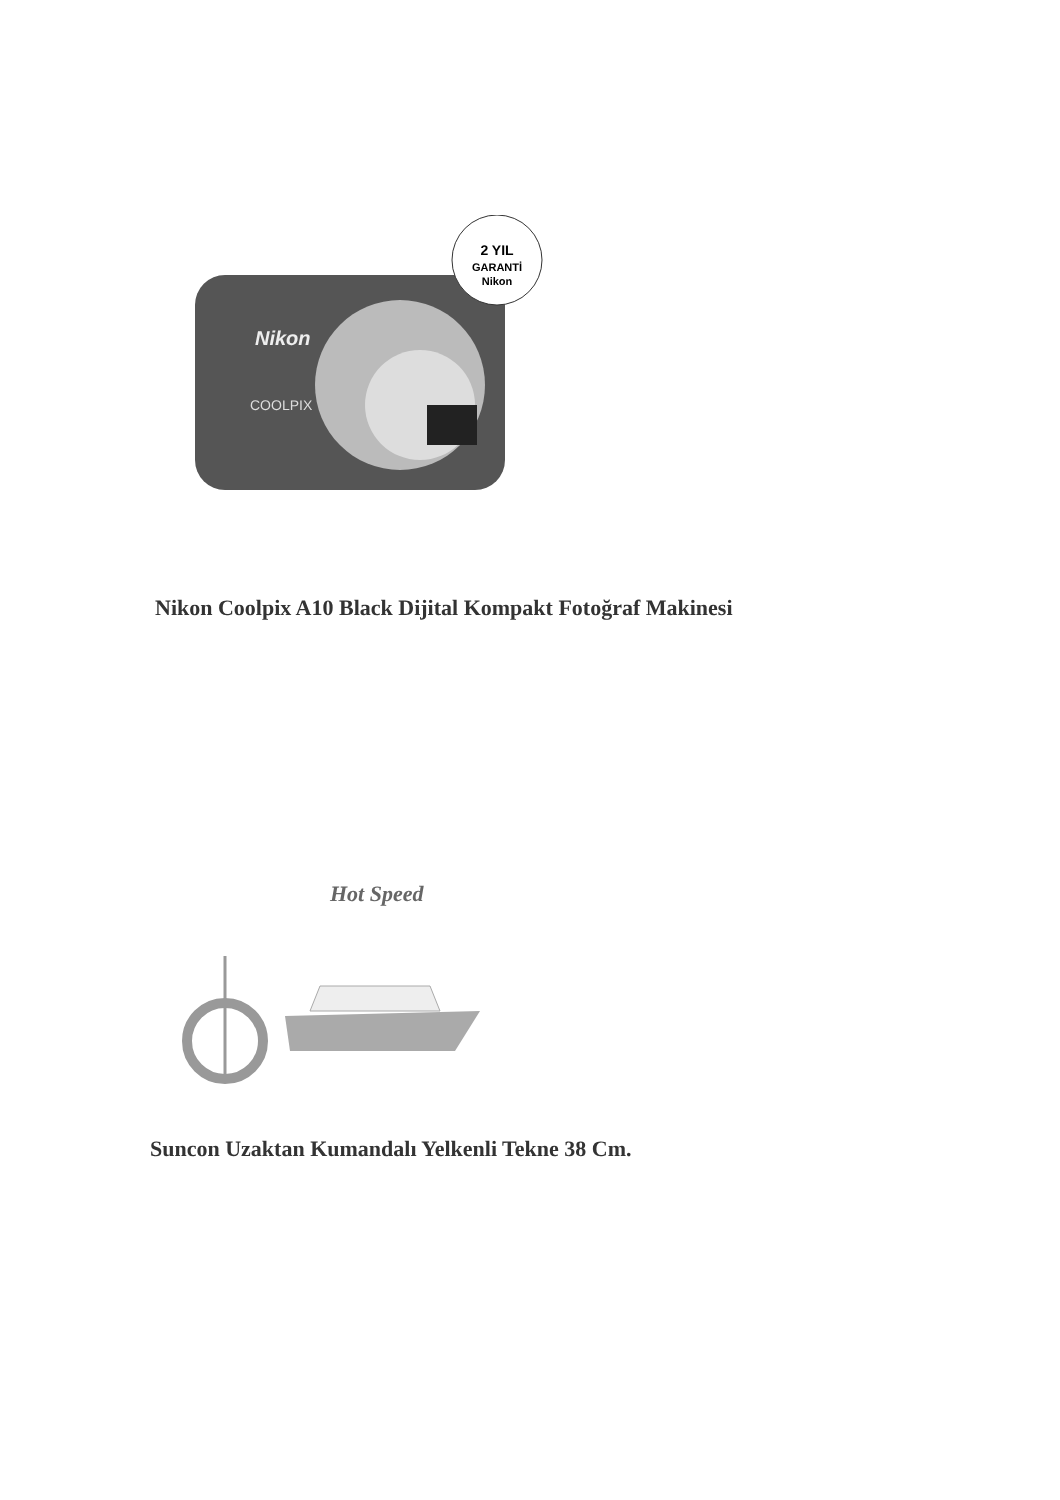2 YIL
GARANTİ
Nikon
Nikon
COOLPIX
Nikon Coolpix A10 Black Dijital Kompakt Fotoğraf Makinesi
Hot Speed
Suncon Uzaktan Kumandalı Yelkenli Tekne 38 Cm.